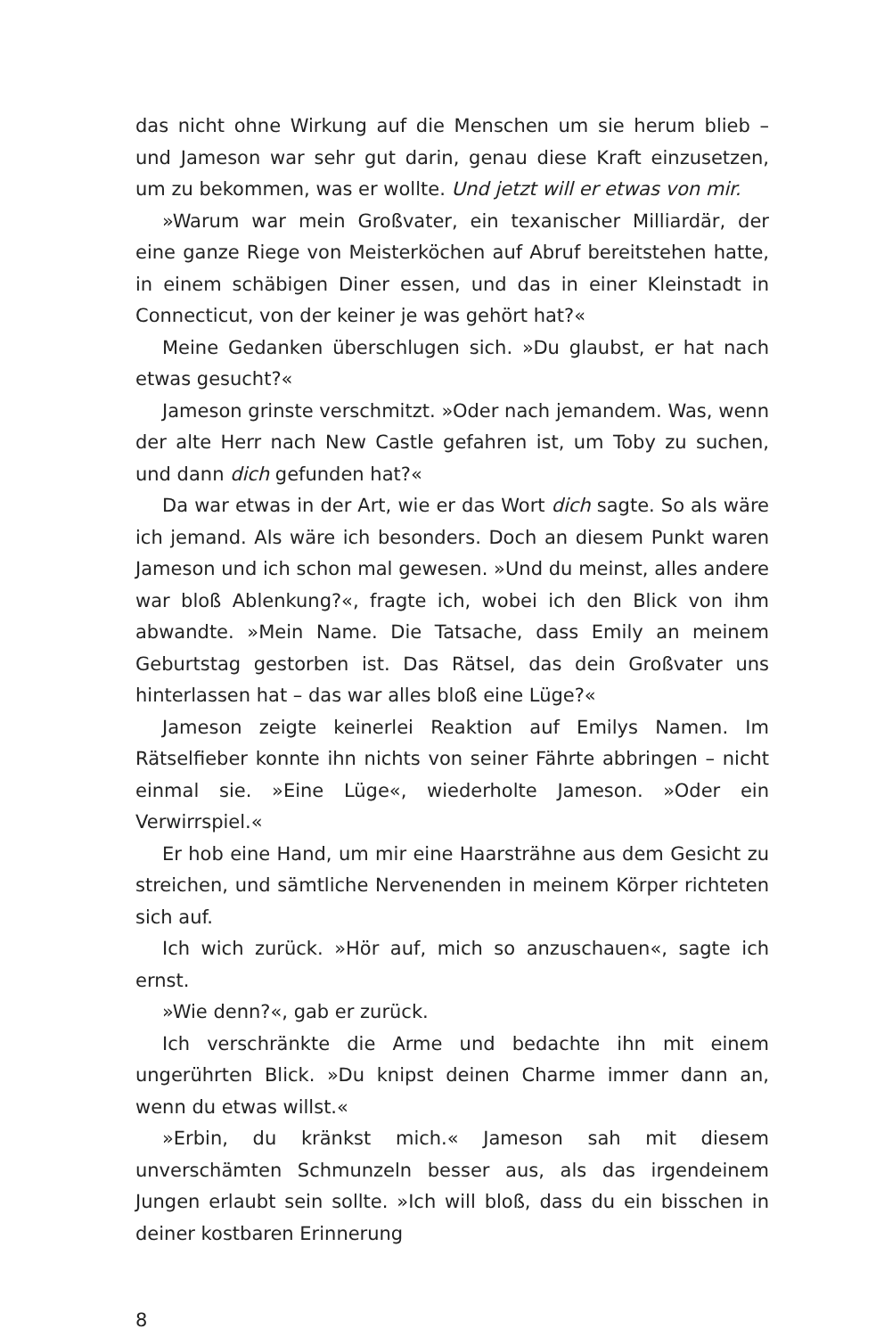das nicht ohne Wirkung auf die Menschen um sie herum blieb – und Jameson war sehr gut darin, genau diese Kraft einzusetzen, um zu bekommen, was er wollte. Und jetzt will er etwas von mir.
»Warum war mein Großvater, ein texanischer Milliardär, der eine ganze Riege von Meisterköchen auf Abruf bereitstehen hatte, in einem schäbigen Diner essen, und das in einer Kleinstadt in Connecticut, von der keiner je was gehört hat?«
Meine Gedanken überschlugen sich. »Du glaubst, er hat nach etwas gesucht?«
Jameson grinste verschmitzt. »Oder nach jemandem. Was, wenn der alte Herr nach New Castle gefahren ist, um Toby zu suchen, und dann dich gefunden hat?«
Da war etwas in der Art, wie er das Wort dich sagte. So als wäre ich jemand. Als wäre ich besonders. Doch an diesem Punkt waren Jameson und ich schon mal gewesen. »Und du meinst, alles andere war bloß Ablenkung?«, fragte ich, wobei ich den Blick von ihm abwandte. »Mein Name. Die Tatsache, dass Emily an meinem Geburtstag gestorben ist. Das Rätsel, das dein Großvater uns hinterlassen hat – das war alles bloß eine Lüge?«
Jameson zeigte keinerlei Reaktion auf Emilys Namen. Im Rätselfieber konnte ihn nichts von seiner Fährte abbringen – nicht einmal sie. »Eine Lüge«, wiederholte Jameson. »Oder ein Verwirrspiel.«
Er hob eine Hand, um mir eine Haarsträhne aus dem Gesicht zu streichen, und sämtliche Nervenenden in meinem Körper richteten sich auf.
Ich wich zurück. »Hör auf, mich so anzuschauen«, sagte ich ernst.
»Wie denn?«, gab er zurück.
Ich verschränkte die Arme und bedachte ihn mit einem ungerührten Blick. »Du knipst deinen Charme immer dann an, wenn du etwas willst.«
»Erbin, du kränkst mich.« Jameson sah mit diesem unverschämten Schmunzeln besser aus, als das irgendeinem Jungen erlaubt sein sollte. »Ich will bloß, dass du ein bisschen in deiner kostbaren Erinnerung
8